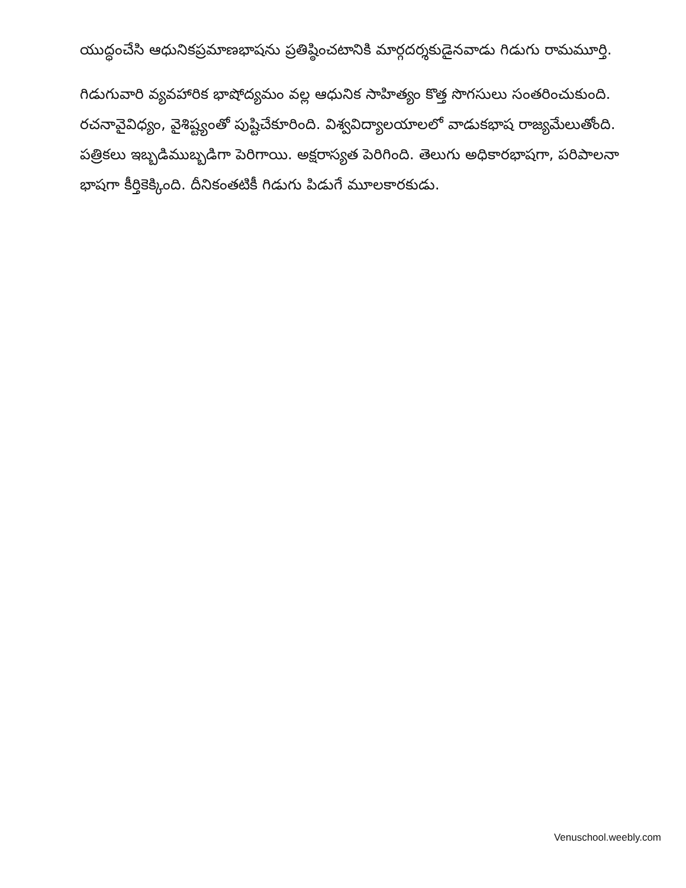యుద్ధంచేసి ఆధునికప్రమాణభాషను ప్రతిష్ఠించటానికి మార్గదర్శకుడైనవాడు గిడుగు రామమూర్తి.
గిడుగువారి వ్యవహారిక భాషోద్యమం వల్ల ఆధునిక సాహిత్యం కొత్త సొగసులు సంతరించుకుంది. రచనావైవిధ్యం, వైశిష్ట్యంతో పుష్టిచేకూరింది. విశ్వవిద్యాలయాలలో వాడుకభాష రాజ్యమేలుతోంది. పత్రికలు ఇబ్బడిముబ్బడిగా పెరిగాయి. అక్షరాస్యత పెరిగింది. తెలుగు అధికారభాషగా, పరిపాలనా భాషగా కీర్తికెక్కింది. దీనికంతటికీ గిడుగు పిడుగే మూలకారకుడు.
Venuschool.weebly.com